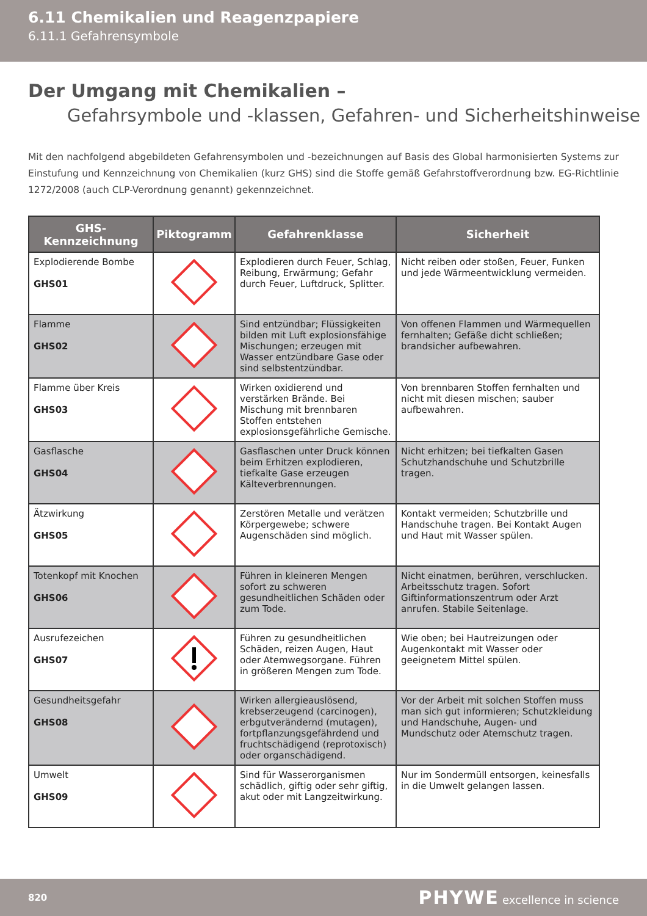6.11 Chemikalien und Reagenzpapiere
6.11.1 Gefahrensymbole
Der Umgang mit Chemikalien –
Gefahrsymbole und -klassen, Gefahren- und Sicherheitshinweise
Mit den nachfolgend abgebildeten Gefahrensymbolen und -bezeichnungen auf Basis des Global harmonisierten Systems zur Einstufung und Kennzeichnung von Chemikalien (kurz GHS) sind die Stoffe gemäß Gefahrstoffverordnung bzw. EG-Richtlinie 1272/2008 (auch CLP-Verordnung genannt) gekennzeichnet.
| GHS-Kennzeichnung | Piktogramm | Gefahrenklasse | Sicherheit |
| --- | --- | --- | --- |
| Explodierende Bombe GHS01 | | Explodieren durch Feuer, Schlag, Reibung, Erwärmung; Gefahr durch Feuer, Luftdruck, Splitter. | Nicht reiben oder stoßen, Feuer, Funken und jede Wärmeentwicklung vermeiden. |
| Flamme GHS02 | | Sind entzündbar; Flüssigkeiten bilden mit Luft explosionsfähige Mischungen; erzeugen mit Wasser entzündbare Gase oder sind selbstentzündbar. | Von offenen Flammen und Wärmequellen fernhalten; Gefäße dicht schließen; brandsicher aufbewahren. |
| Flamme über Kreis GHS03 | | Wirken oxidierend und verstärken Brände. Bei Mischung mit brennbaren Stoffen entstehen explosionsgefährliche Gemische. | Von brennbaren Stoffen fernhalten und nicht mit diesen mischen; sauber aufbewahren. |
| Gasflasche GHS04 | | Gasflaschen unter Druck können beim Erhitzen explodieren, tiefkalte Gase erzeugen Kälteverbrennungen. | Nicht erhitzen; bei tiefkalten Gasen Schutzhandschuhe und Schutzbrille tragen. |
| Ätzwirkung GHS05 | | Zerstören Metalle und verätzen Körpergewebe; schwere Augenschäden sind möglich. | Kontakt vermeiden; Schutzbrille und Handschuhe tragen. Bei Kontakt Augen und Haut mit Wasser spülen. |
| Totenkopf mit Knochen GHS06 | | Führen in kleineren Mengen sofort zu schweren gesundheitlichen Schäden oder zum Tode. | Nicht einatmen, berühren, verschlucken. Arbeitsschutz tragen. Sofort Giftinformationszentrum oder Arzt anrufen. Stabile Seitenlage. |
| Ausrufezeichen GHS07 | | Führen zu gesundheitlichen Schäden, reizen Augen, Haut oder Atemwegsorgane. Führen in größeren Mengen zum Tode. | Wie oben; bei Hautreizungen oder Augenkontakt mit Wasser oder geeignetem Mittel spülen. |
| Gesundheitsgefahr GHS08 | | Wirken allergieauslösend, krebserzeugend (carcinogen), erbgutverändernd (mutagen), fortpflanzungsgefährdend und fruchtschädigend (reprotoxisch) oder organschädigend. | Vor der Arbeit mit solchen Stoffen muss man sich gut informieren; Schutzkleidung und Handschuhe, Augen- und Mundschutz oder Atemschutz tragen. |
| Umwelt GHS09 | | Sind für Wasserorganismen schädlich, giftig oder sehr giftig, akut oder mit Langzeitwirkung. | Nur im Sondermüll entsorgen, keinesfalls in die Umwelt gelangen lassen. |
820
PHYWE excellence in science